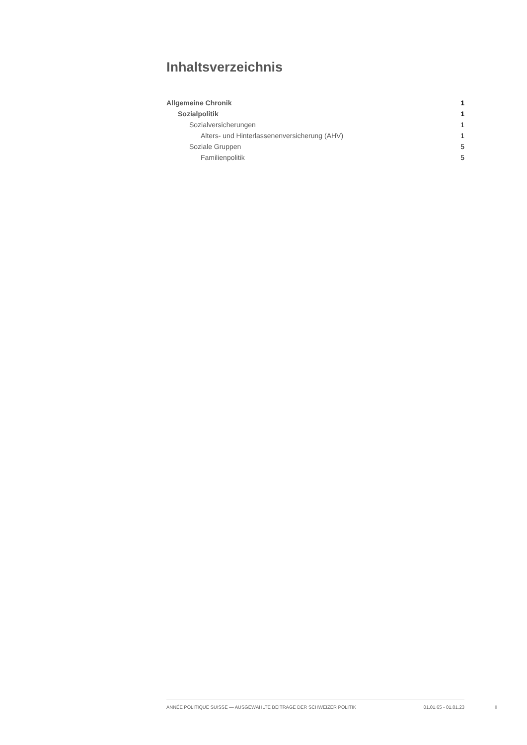Inhaltsverzeichnis
Allgemeine Chronik 1
Sozialpolitik 1
Sozialversicherungen 1
Alters- und Hinterlassenenversicherung (AHV) 1
Soziale Gruppen 5
Familienpolitik 5
ANNÉE POLITIQUE SUISSE — AUSGEWÄHLTE BEITRÄGE DER SCHWEIZER POLITIK 01.01.65 - 01.01.23
I